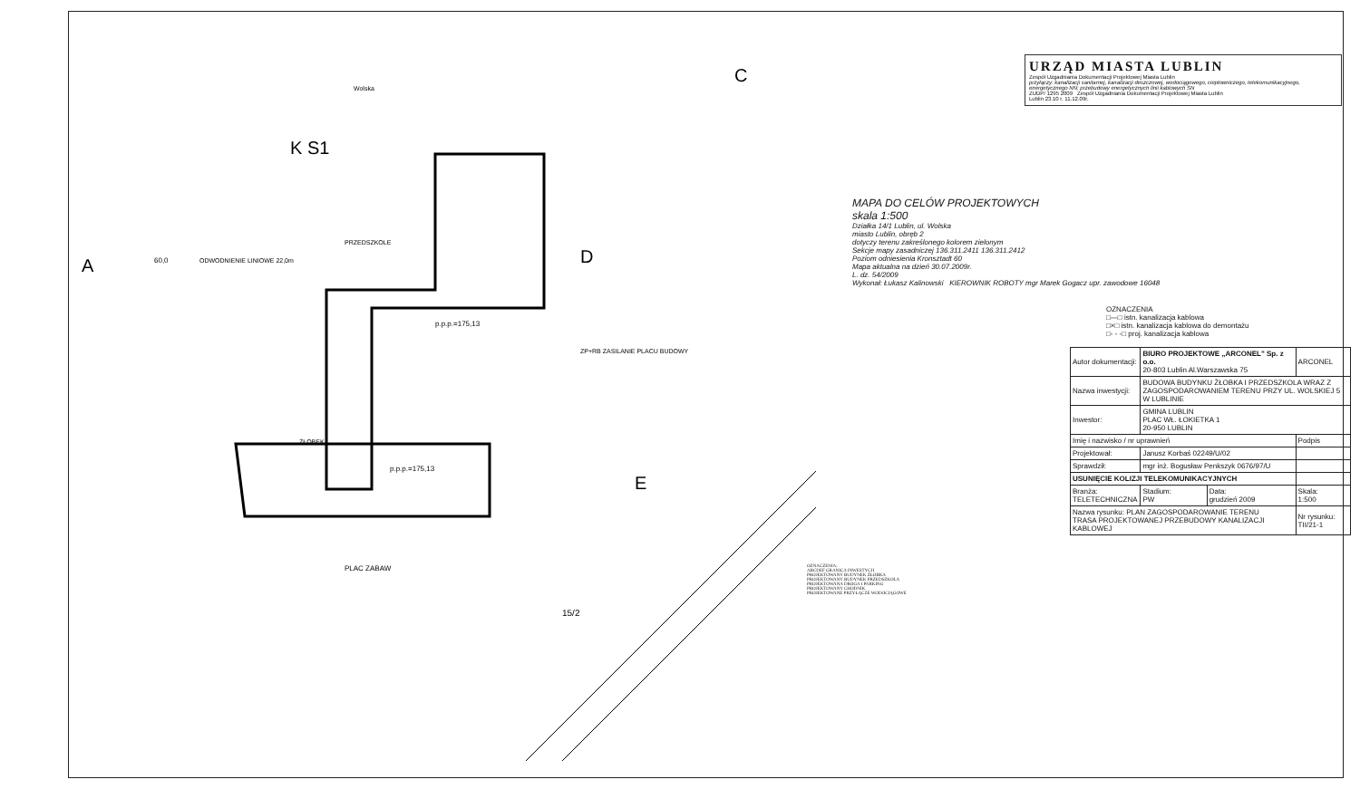60,0
p.p.p.=175,13
p.p.p.=175,13
A
D
E
C
K S1
PLAC ZABAW
ŻŁOBEK
PRZEDSZKOLE
Wolska
ZP+RB ZASILANIE PLACU BUDOWY
ODWODNIENIE LINIOWE 22,0m
15/2
URZĄD MIASTA LUBLIN
Zespół Uzgadniania Dokumentacji Projektowej Miasta Lublin
przyłączy: kanalizacji sanitarnej, kanalizacji deszczowej, wodociągowego, ciepłowniczego, telekomunikacyjnego, energetycznego NN; przebudowy energetycznych linii kablowych SN
ZUDP/ 1295 2009 Zespół Uzgadniania Dokumentacji Projektowej Miasta Lublin
Lublin 23.10 r. 11.12.09r.
MAPA DO CELÓW PROJEKTOWYCH
skala 1:500
Działka 14/1 Lublin, ul. Wolska
miasto Lublin, obręb 2
dotyczy terenu zakreślonego kolorem zielonym
Sekcje mapy zasadniczej 136.311.2411 136.311.2412
Poziom odniesienia Kronsztadt 60
Mapa aktualna na dzień 30.07.2009r.
L. dz. 54/2009
Wykonał: Łukasz Kalinowski KIEROWNIK ROBOTY mgr Marek Gogacz upr. zawodowe 16048
OZNACZENIA
□—□ istn. kanalizacja kablowa
□×□ istn. kanalizacja kablowa do demontażu
□- - -□ proj. kanalizacja kablowa
| Autor dokumentacji: | BIURO PROJEKTOWE „ARCONEL" Sp. z o.o. 20-803 Lublin Al.Warszawska 75 | | ARCONEL |
| Nazwa inwestycji: | BUDOWA BUDYNKU ŻŁOBKA I PRZEDSZKOLA WRAZ Z ZAGOSPODAROWANIEM TERENU PRZY UL. WOLSKIEJ 5 W LUBLINIE | | |
| Inwestor: | GMINA LUBLIN PLAC WŁ. ŁOKIETKA 1 20-950 LUBLIN | | |
| Imię i nazwisko / nr uprawnień | | | Podpis |
| Projektował: | Janusz Korbaś 02249/U/02 | | |
| Sprawdził: | mgr inż. Bogusław Penkszyk 0676/97/U | | |
| USUNIĘCIE KOLIZJI TELEKOMUNIKACYJNYCH | | | |
| Branża: TELETECHNICZNA | Stadium: PW | Data: grudzień 2009 | Skala: 1:500 |
| Nazwa rysunku: PLAN ZAGOSPODAROWANIE TERENU TRASA PROJEKTOWANEJ PRZEBUDOWY KANALIZACJI KABLOWEJ | | | Nr rysunku: TII/21-1 |
OZNACZENIA:
ABCDEF GRANICA INWESTYCJI
PROJEKTOWANY BUDYNEK ŻŁOBKA
PROJEKTOWANY BUDYNEK PRZEDSZKOLA
PROJEKTOWANA DROGA I PARKING
PROJEKTOWANY CHODNIK
PROJEKTOWANE PRZYŁĄCZE WODOCIĄGOWE